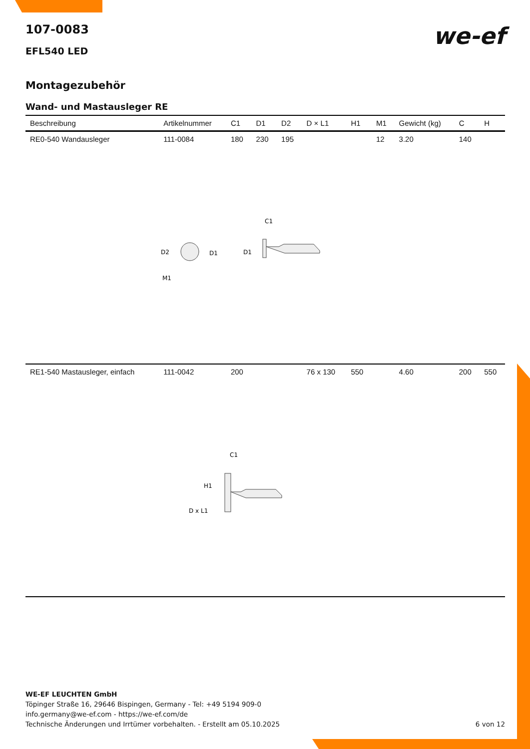we-ef
107-0083
EFL540 LED
Montagezubehör
Wand- und Mastausleger RE
| Beschreibung | Artikelnummer | C1 | D1 | D2 | D × L1 | H1 | M1 | Gewicht (kg) | C | H |
| --- | --- | --- | --- | --- | --- | --- | --- | --- | --- | --- |
| RE0-540 Wandausleger | 111-0084 | 180 | 230 | 195 | | | 12 | 3.20 | 140 | |
| D2 D1 M1 C1 D1 | | | | | | | | | | |
| RE1-540 Mastausleger, einfach | 111-0042 | 200 | | | 76 x 130 | 550 | | 4.60 | 200 | 550 |
| C1 H1 D x L1 | | | | | | | | | | |
WE-EF LEUCHTEN GmbH
Töpinger Straße 16, 29646 Bispingen, Germany - Tel: +49 5194 909-0
info.germany@we-ef.com - https://we-ef.com/de
Technische Änderungen und Irrtümer vorbehalten. - Erstellt am 05.10.2025 6 von 12